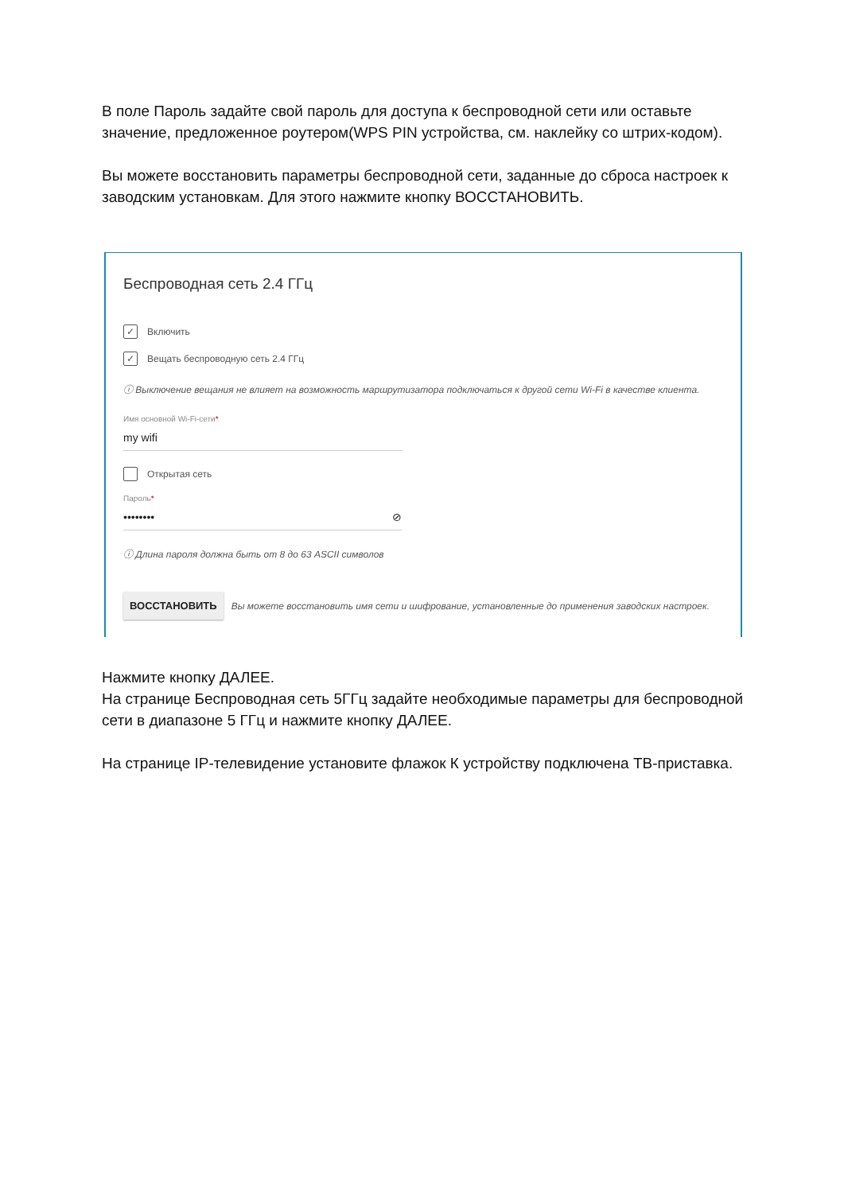В поле Пароль задайте свой пароль для доступа к беспроводной сети или оставьте значение, предложенное роутером(WPS PIN устройства, см. наклейку со штрих-кодом).
Вы можете восстановить параметры беспроводной сети, заданные до сброса настроек к заводским установкам. Для этого нажмите кнопку ВОССТАНОВИТЬ.
Беспроводная сеть 2.4 ГГц
✓
Включить
✓
Вещать беспроводную сеть 2.4 ГГц
ⓘ Выключение вещания не влияет на возможность маршрутизатора подключаться к другой сети Wi-Fi в качестве клиента.
Имя основной Wi-Fi-сети*
my wifi
Открытая сеть
Пароль*
•••••••• ⊘
ⓘ Длина пароля должна быть от 8 до 63 ASCII символов
ВОССТАНОВИТЬ
Вы можете восстановить имя сети и шифрование, установленные до применения заводских настроек.
Нажмите кнопку ДАЛЕЕ.
На странице Беспроводная сеть 5ГГц задайте необходимые параметры для беспроводной сети в диапазоне 5 ГГц и нажмите кнопку ДАЛЕЕ.
На странице IP-телевидение установите флажок К устройству подключена ТВ-приставка.